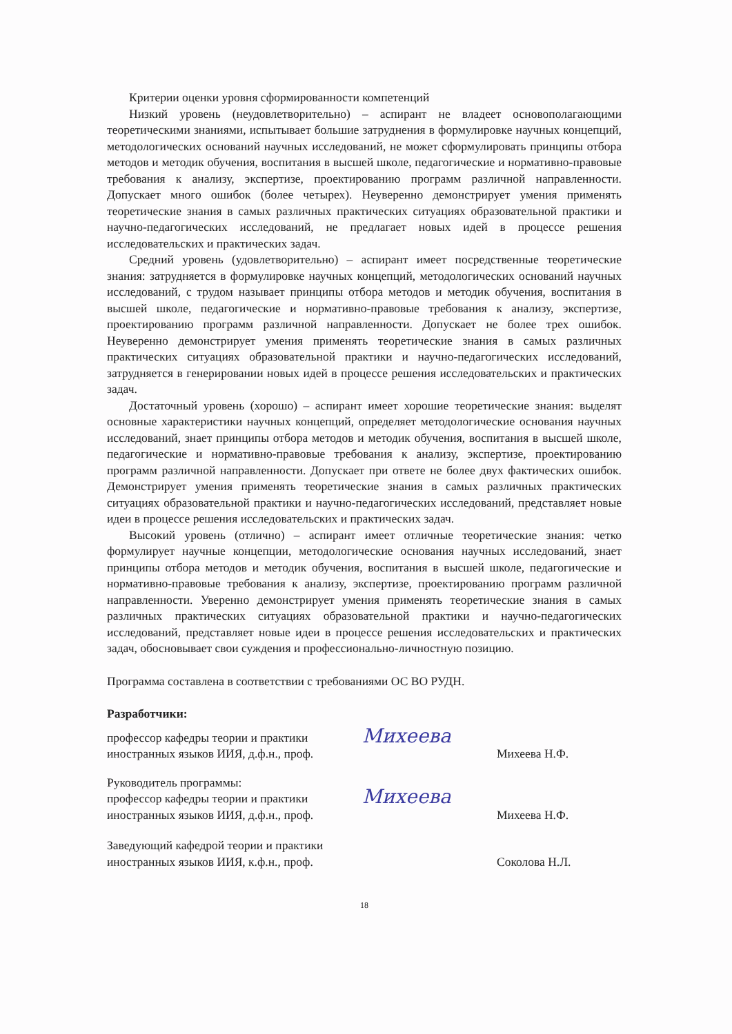Критерии оценки уровня сформированности компетенций
Низкий уровень (неудовлетворительно) – аспирант не владеет основополагающими теоретическими знаниями, испытывает большие затруднения в формулировке научных концепций, методологических оснований научных исследований, не может сформулировать принципы отбора методов и методик обучения, воспитания в высшей школе, педагогические и нормативно-правовые требования к анализу, экспертизе, проектированию программ различной направленности. Допускает много ошибок (более четырех). Неуверенно демонстрирует умения применять теоретические знания в самых различных практических ситуациях образовательной практики и научно-педагогических исследований, не предлагает новых идей в процессе решения исследовательских и практических задач.
Средний уровень (удовлетворительно) – аспирант имеет посредственные теоретические знания: затрудняется в формулировке научных концепций, методологических оснований научных исследований, с трудом называет принципы отбора методов и методик обучения, воспитания в высшей школе, педагогические и нормативно-правовые требования к анализу, экспертизе, проектированию программ различной направленности. Допускает не более трех ошибок. Неуверенно демонстрирует умения применять теоретические знания в самых различных практических ситуациях образовательной практики и научно-педагогических исследований, затрудняется в генерировании новых идей в процессе решения исследовательских и практических задач.
Достаточный уровень (хорошо) – аспирант имеет хорошие теоретические знания: выделят основные характеристики научных концепций, определяет методологические основания научных исследований, знает принципы отбора методов и методик обучения, воспитания в высшей школе, педагогические и нормативно-правовые требования к анализу, экспертизе, проектированию программ различной направленности. Допускает при ответе не более двух фактических ошибок. Демонстрирует умения применять теоретические знания в самых различных практических ситуациях образовательной практики и научно-педагогических исследований, представляет новые идеи в процессе решения исследовательских и практических задач.
Высокий уровень (отлично) – аспирант имеет отличные теоретические знания: четко формулирует научные концепции, методологические основания научных исследований, знает принципы отбора методов и методик обучения, воспитания в высшей школе, педагогические и нормативно-правовые требования к анализу, экспертизе, проектированию программ различной направленности. Уверенно демонстрирует умения применять теоретические знания в самых различных практических ситуациях образовательной практики и научно-педагогических исследований, представляет новые идеи в процессе решения исследовательских и практических задач, обосновывает свои суждения и профессионально-личностную позицию.
Программа составлена в соответствии с требованиями ОС ВО РУДН.
Разработчики:
профессор кафедры теории и практики иностранных языков ИИЯ, д.ф.н., проф.
Михеева
Михеева Н.Ф.
Руководитель программы:
профессор кафедры теории и практики иностранных языков ИИЯ, д.ф.н., проф.
Михеева
Михеева Н.Ф.
Заведующий кафедрой теории и практики иностранных языков ИИЯ, к.ф.н., проф.
Соколова Н.Л.
18